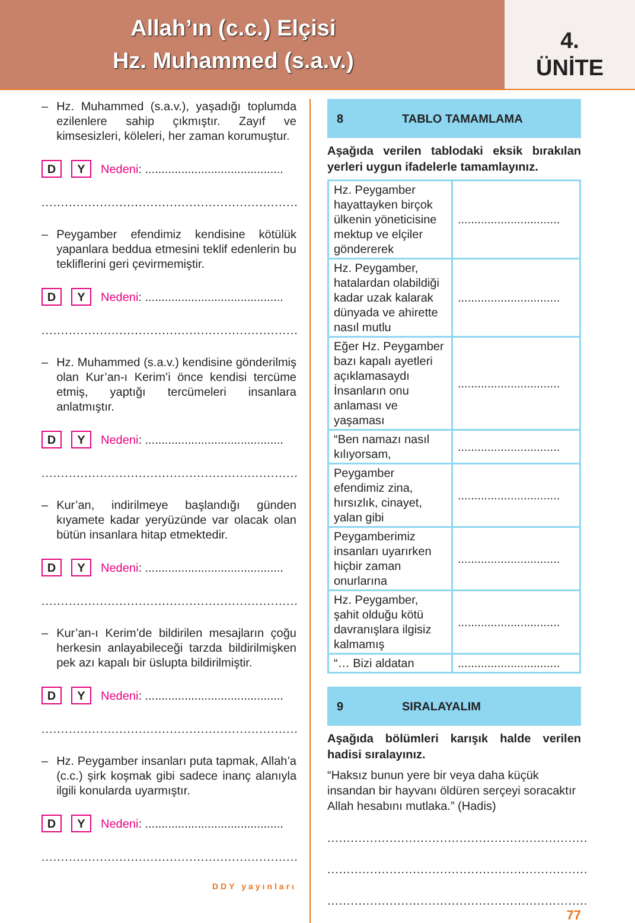Allah’ın (c.c.) Elçisi
Hz. Muhammed (s.a.v.)
4.
ÜNİTE
– Hz. Muhammed (s.a.v.), yaşadığı toplumda ezilenlere sahip çıkmıştır. Zayıf ve kimsesizleri, köleleri, her zaman korumuştur.
D Y Nedeni: ..........................................
..................................................................
– Peygamber efendimiz kendisine kötülük yapanlara beddua etmesini teklif edenlerin bu tekliflerini geri çevirmemiştir.
D Y Nedeni: ..........................................
..................................................................
– Hz. Muhammed (s.a.v.) kendisine gönderilmiş olan Kur’an-ı Kerim’i önce kendisi tercüme etmiş, yaptığı tercümeleri insanlara anlatmıştır.
D Y Nedeni: ..........................................
..................................................................
– Kur’an, indirilmeye başlandığı günden kıyamete kadar yeryüzünde var olacak olan bütün insanlara hitap etmektedir.
D Y Nedeni: ..........................................
..................................................................
– Kur’an-ı Kerim’de bildirilen mesajların çoğu herkesin anlayabileceği tarzda bildirilmişken pek azı kapalı bir üslupta bildirilmiştir.
D Y Nedeni: ..........................................
..................................................................
– Hz. Peygamber insanları puta tapmak, Allah’a (c.c.) şirk koşmak gibi sadece inanç alanıyla ilgili konularda uyarmıştır.
D Y Nedeni: ..........................................
..................................................................
DDY yayınları
8 TABLO TAMAMLAMA
Aşağıda verilen tablodaki eksik bırakılan yerleri uygun ifadelerle tamamlayınız.
| Hz. Peygamber hayattayken birçok ülkenin yöneticisine mektup ve elçiler göndererek | ............................... |
| Hz. Peygamber, hatalardan olabildiği kadar uzak kalarak dünyada ve ahirette nasıl mutlu | ............................... |
| Eğer Hz. Peygamber bazı kapalı ayetleri açıklamasaydı İnsanların onu anlaması ve yaşaması | ............................... |
| “Ben namazı nasıl kılıyorsam, | ............................... |
| Peygamber efendimiz zina, hırsızlık, cinayet, yalan gibi | ............................... |
| Peygamberimiz insanları uyarırken hiçbir zaman onurlarına | ............................... |
| Hz. Peygamber, şahit olduğu kötü davranışlara ilgisiz kalmamış | ............................... |
| “… Bizi aldatan | ............................... |
9 SIRALAYALIM
Aşağıda bölümleri karışık halde verilen hadisi sıralayınız.
“Haksız bunun yere bir veya daha küçük insandan bir hayvanı öldüren serçeyi soracaktır Allah hesabını mutlaka.” (Hadis)
...................................................................
...................................................................
...................................................................
77